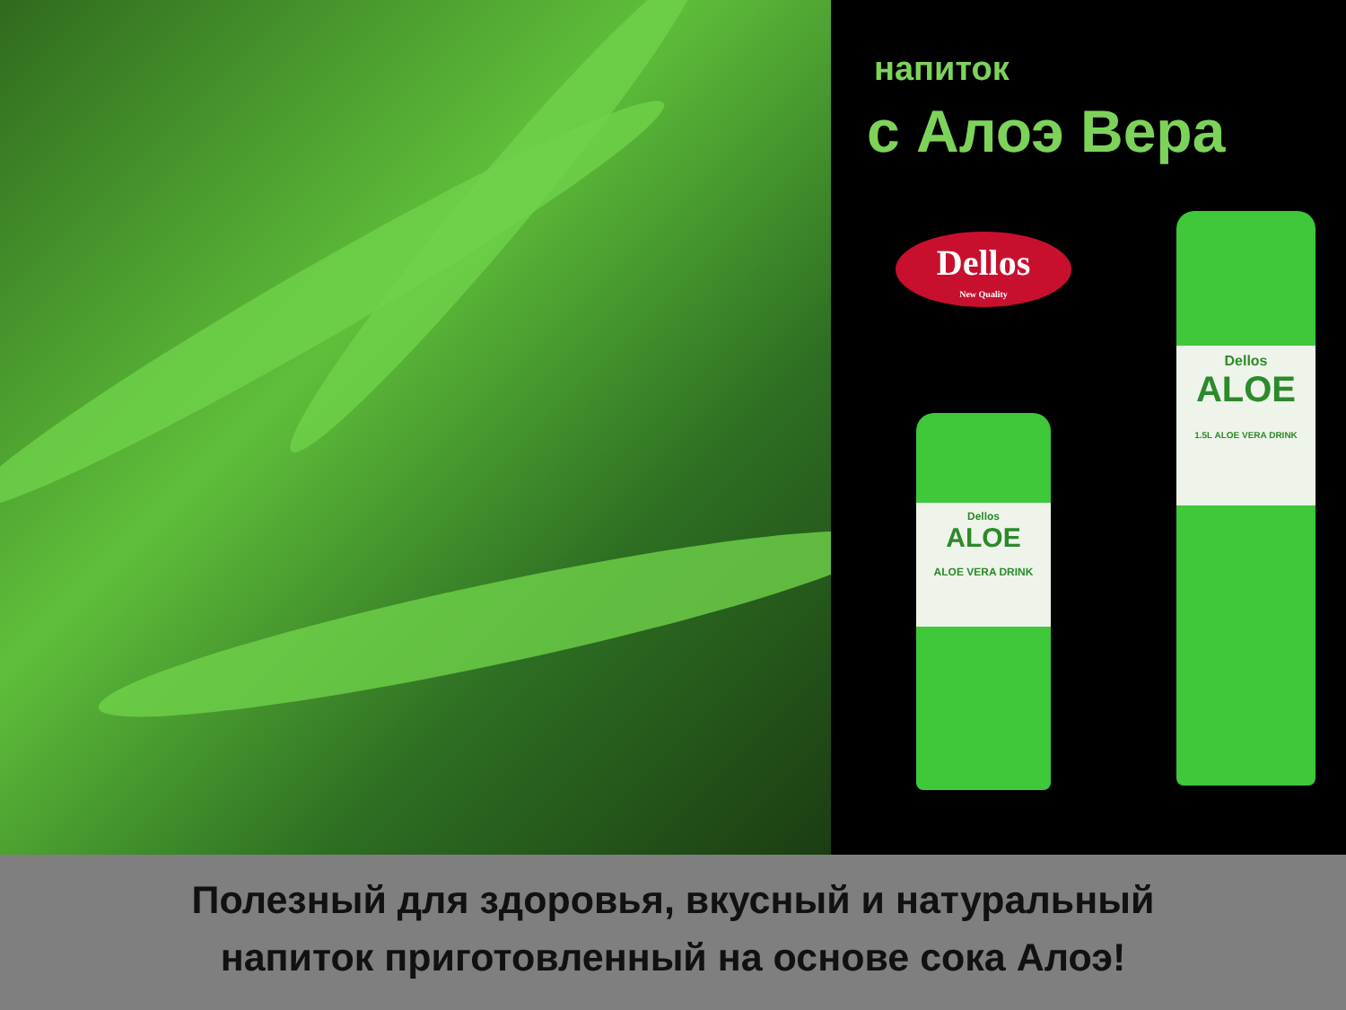напиток
с Алоэ Вера
Dellos
New Quality
Dellos
ALOE
1.5L ALOE VERA DRINK
Dellos
ALOE
ALOE VERA DRINK
Полезный для здоровья, вкусный и натуральный
напиток приготовленный на основе сока Алоэ!